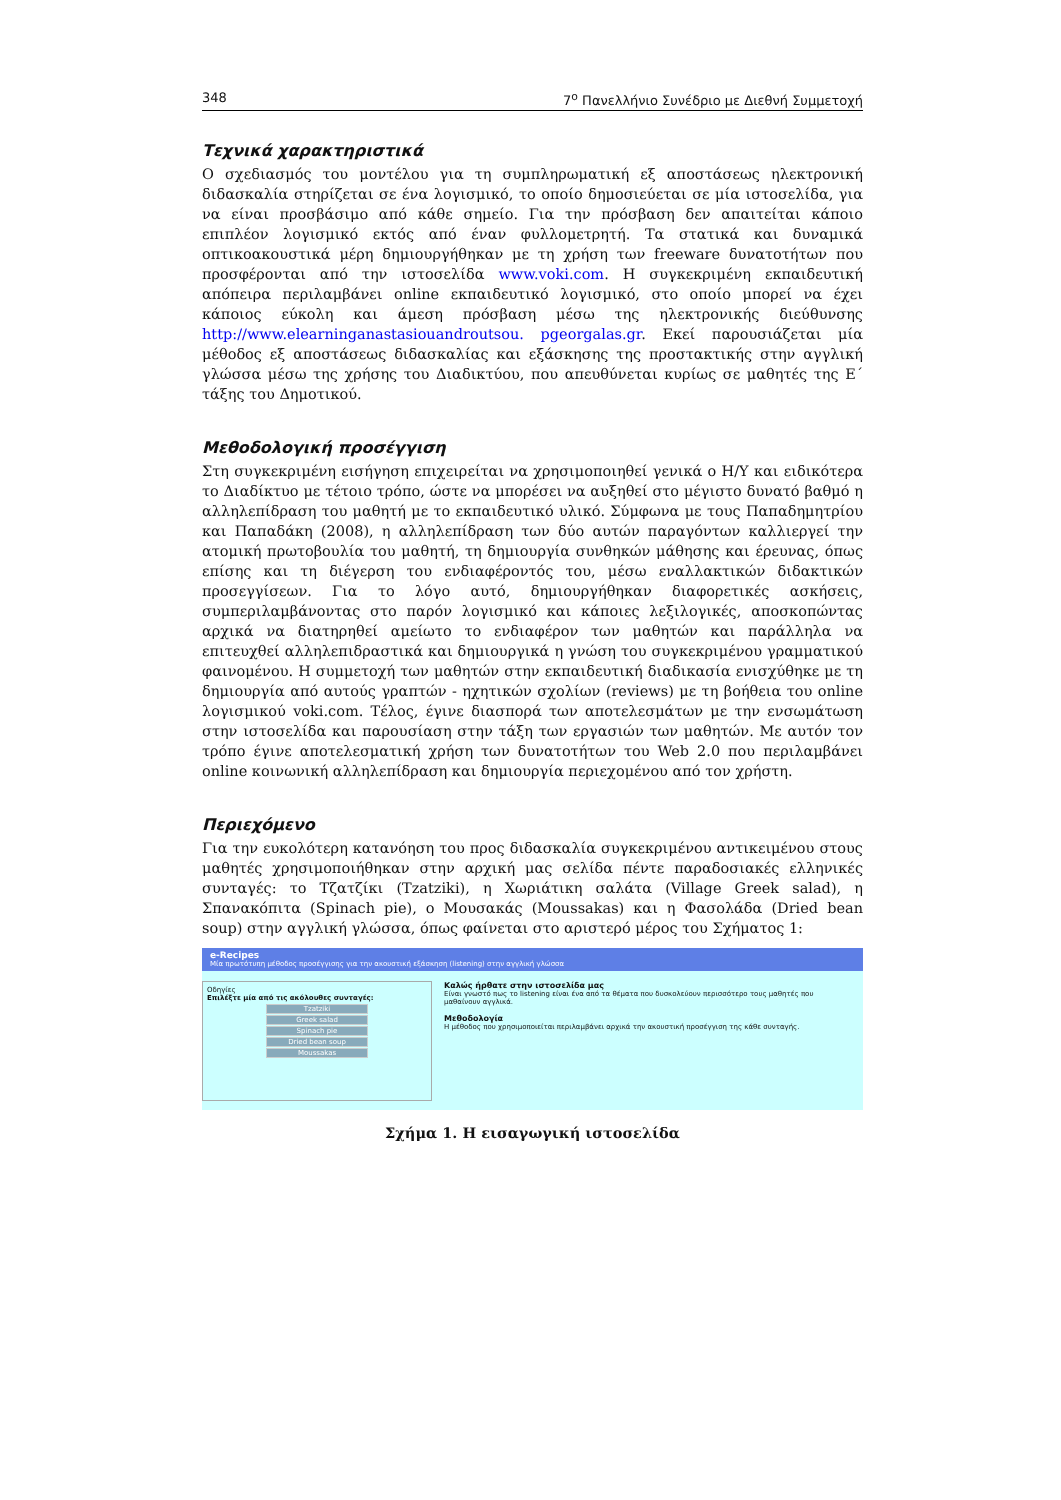348 7<sup>ο</sup> Πανελλήνιο Συνέδριο με Διεθνή Συμμετοχή
Τεχνικά χαρακτηριστικά
Ο σχεδιασμός του μοντέλου για τη συμπληρωματική εξ αποστάσεως ηλεκτρονική διδασκαλία στηρίζεται σε ένα λογισμικό, το οποίο δημοσιεύεται σε μία ιστοσελίδα, για να είναι προσβάσιμο από κάθε σημείο. Για την πρόσβαση δεν απαιτείται κάποιο επιπλέον λογισμικό εκτός από έναν φυλλομετρητή. Τα στατικά και δυναμικά οπτικοακουστικά μέρη δημιουργήθηκαν με τη χρήση των freeware δυνατοτήτων που προσφέρονται από την ιστοσελίδα www.voki.com. Η συγκεκριμένη εκπαιδευτική απόπειρα περιλαμβάνει online εκπαιδευτικό λογισμικό, στο οποίο μπορεί να έχει κάποιος εύκολη και άμεση πρόσβαση μέσω της ηλεκτρονικής διεύθυνσης http://www.elearninganastasiouandroutsou. pgeorgalas.gr. Εκεί παρουσιάζεται μία μέθοδος εξ αποστάσεως διδασκαλίας και εξάσκησης της προστακτικής στην αγγλική γλώσσα μέσω της χρήσης του Διαδικτύου, που απευθύνεται κυρίως σε μαθητές της Ε΄ τάξης του Δημοτικού.
Μεθοδολογική προσέγγιση
Στη συγκεκριμένη εισήγηση επιχειρείται να χρησιμοποιηθεί γενικά ο Η/Υ και ειδικότερα το Διαδίκτυο με τέτοιο τρόπο, ώστε να μπορέσει να αυξηθεί στο μέγιστο δυνατό βαθμό η αλληλεπίδραση του μαθητή με το εκπαιδευτικό υλικό. Σύμφωνα με τους Παπαδημητρίου και Παπαδάκη (2008), η αλληλεπίδραση των δύο αυτών παραγόντων καλλιεργεί την ατομική πρωτοβουλία του μαθητή, τη δημιουργία συνθηκών μάθησης και έρευνας, όπως επίσης και τη διέγερση του ενδιαφέροντός του, μέσω εναλλακτικών διδακτικών προσεγγίσεων. Για το λόγο αυτό, δημιουργήθηκαν διαφορετικές ασκήσεις, συμπεριλαμβάνοντας στο παρόν λογισμικό και κάποιες λεξιλογικές, αποσκοπώντας αρχικά να διατηρηθεί αμείωτο το ενδιαφέρον των μαθητών και παράλληλα να επιτευχθεί αλληλεπιδραστικά και δημιουργικά η γνώση του συγκεκριμένου γραμματικού φαινομένου. Η συμμετοχή των μαθητών στην εκπαιδευτική διαδικασία ενισχύθηκε με τη δημιουργία από αυτούς γραπτών - ηχητικών σχολίων (reviews) με τη βοήθεια του online λογισμικού voki.com. Τέλος, έγινε διασπορά των αποτελεσμάτων με την ενσωμάτωση στην ιστοσελίδα και παρουσίαση στην τάξη των εργασιών των μαθητών. Με αυτόν τον τρόπο έγινε αποτελεσματική χρήση των δυνατοτήτων του Web 2.0 που περιλαμβάνει online κοινωνική αλληλεπίδραση και δημιουργία περιεχομένου από τον χρήστη.
Περιεχόμενο
Για την ευκολότερη κατανόηση του προς διδασκαλία συγκεκριμένου αντικειμένου στους μαθητές χρησιμοποιήθηκαν στην αρχική μας σελίδα πέντε παραδοσιακές ελληνικές συνταγές: το Τζατζίκι (Tzatziki), η Χωριάτικη σαλάτα (Village Greek salad), η Σπανακόπιτα (Spinach pie), ο Μουσακάς (Moussakas) και η Φασολάδα (Dried bean soup) στην αγγλική γλώσσα, όπως φαίνεται στο αριστερό μέρος του Σχήματος 1:
e-Recipes
Μία πρωτότυπη μέθοδος προσέγγισης για την ακουστική εξάσκηση (listening) στην αγγλική γλώσσα
Οδηγίες
Επιλέξτε μία από τις ακόλουθες συνταγές:
Tzatziki
Greek salad
Spinach pie
Dried bean soup
Moussakas
Καλώς ήρθατε στην ιστοσελίδα μας
Είναι γνωστό πως το listening είναι ένα από τα θέματα που δυσκολεύουν περισσότερο τους μαθητές που μαθαίνουν αγγλικά.
Μεθοδολογία
Η μέθοδος που χρησιμοποιείται περιλαμβάνει αρχικά την ακουστική προσέγγιση της κάθε συνταγής.
Σχήμα 1. Η εισαγωγική ιστοσελίδα